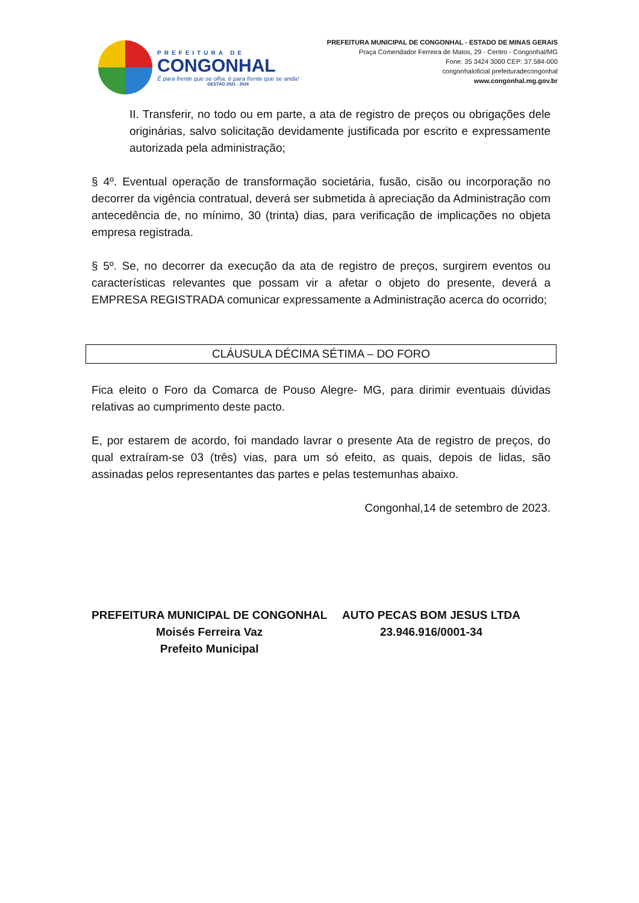PREFEITURA DE
CONGONHAL
É para frente que se olha, é para frente que se anda!
GESTÃO 2021 - 2024
PREFEITURA MUNICIPAL DE CONGONHAL - ESTADO DE MINAS GERAIS
Praça Comendador Ferreira de Matos, 29 - Centro - Congonhal/MG
Fone: 35 3424 3000 CEP: 37.584-000
congonhaloficial prefeituradecongonhal
www.congonhal.mg.gov.br
II. Transferir, no todo ou em parte, a ata de registro de preços ou obrigações dele originárias, salvo solicitação devidamente justificada por escrito e expressamente autorizada pela administração;
§ 4º. Eventual operação de transformação societária, fusão, cisão ou incorporação no decorrer da vigência contratual, deverá ser submetida à apreciação da Administração com antecedência de, no mínimo, 30 (trinta) dias, para verificação de implicações no objeta empresa registrada.
§ 5º. Se, no decorrer da execução da ata de registro de preços, surgirem eventos ou características relevantes que possam vir a afetar o objeto do presente, deverá a EMPRESA REGISTRADA comunicar expressamente a Administração acerca do ocorrido;
CLÁUSULA DÉCIMA SÉTIMA – DO FORO
Fica eleito o Foro da Comarca de Pouso Alegre- MG, para dirimir eventuais dúvidas relativas ao cumprimento deste pacto.
E, por estarem de acordo, foi mandado lavrar o presente Ata de registro de preços, do qual extraíram-se 03 (três) vias, para um só efeito, as quais, depois de lidas, são assinadas pelos representantes das partes e pelas testemunhas abaixo.
Congonhal,14 de setembro de 2023.
PREFEITURA MUNICIPAL DE CONGONHAL
Moisés Ferreira Vaz
Prefeito Municipal
AUTO PECAS BOM JESUS LTDA
23.946.916/0001-34